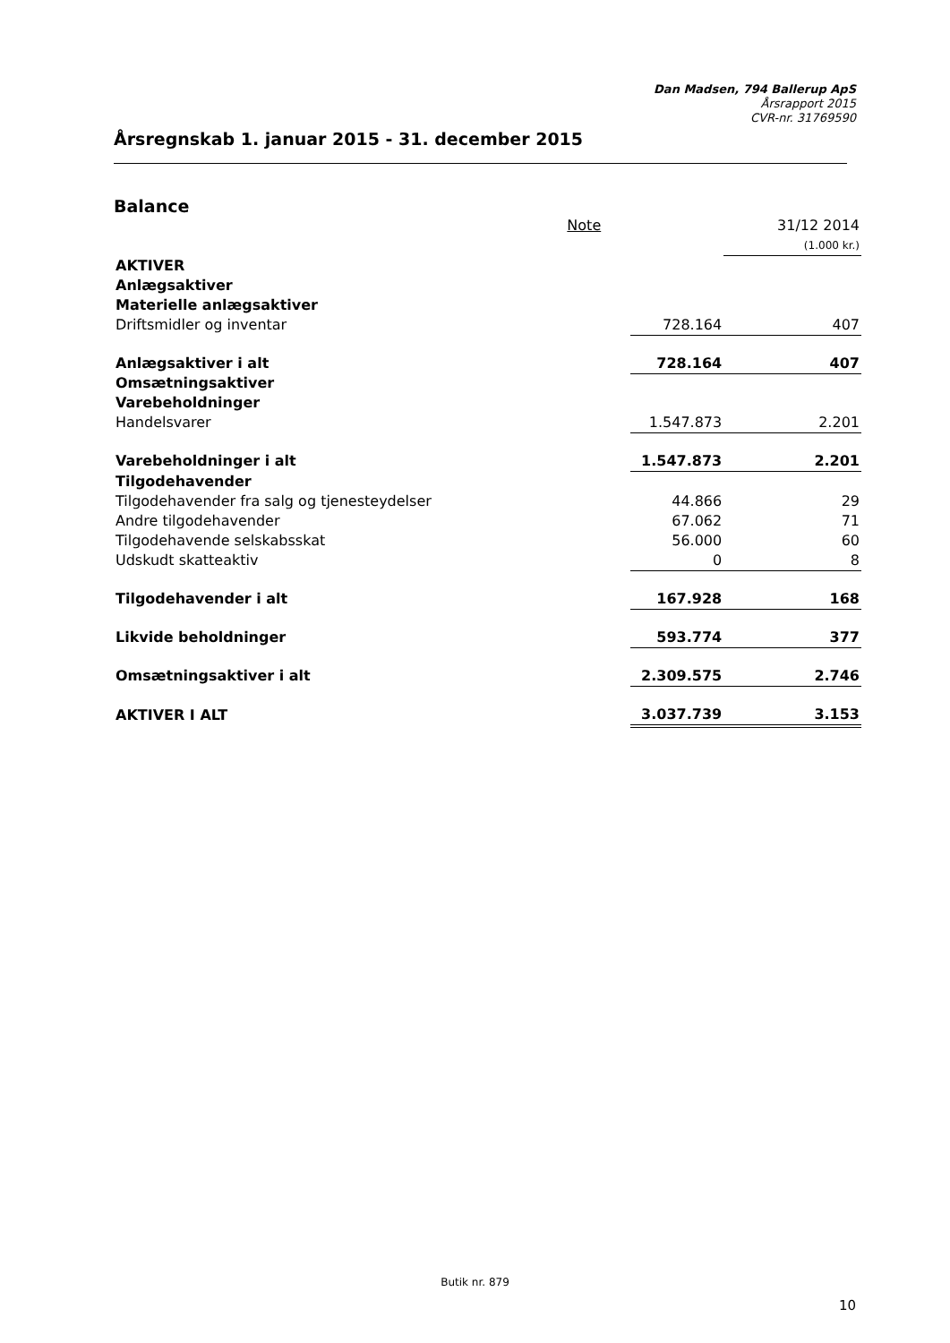Dan Madsen, 794 Ballerup ApS
Årsrapport 2015
CVR-nr. 31769590
Årsregnskab 1. januar 2015 - 31. december 2015
Balance
| | Note | | 31/12 2014 |
| | | | (1.000 kr.) |
| AKTIVER | | | |
| Anlægsaktiver | | | |
| Materielle anlægsaktiver | | | |
| Driftsmidler og inventar | | 728.164 | 407 |
| Anlægsaktiver i alt | | 728.164 | 407 |
| Omsætningsaktiver | | | |
| Varebeholdninger | | | |
| Handelsvarer | | 1.547.873 | 2.201 |
| Varebeholdninger i alt | | 1.547.873 | 2.201 |
| Tilgodehavender | | | |
| Tilgodehavender fra salg og tjenesteydelser | | 44.866 | 29 |
| Andre tilgodehavender | | 67.062 | 71 |
| Tilgodehavende selskabsskat | | 56.000 | 60 |
| Udskudt skatteaktiv | | 0 | 8 |
| Tilgodehavender i alt | | 167.928 | 168 |
| Likvide beholdninger | | 593.774 | 377 |
| Omsætningsaktiver i alt | | 2.309.575 | 2.746 |
| AKTIVER I ALT | | 3.037.739 | 3.153 |
Butik nr. 879
10